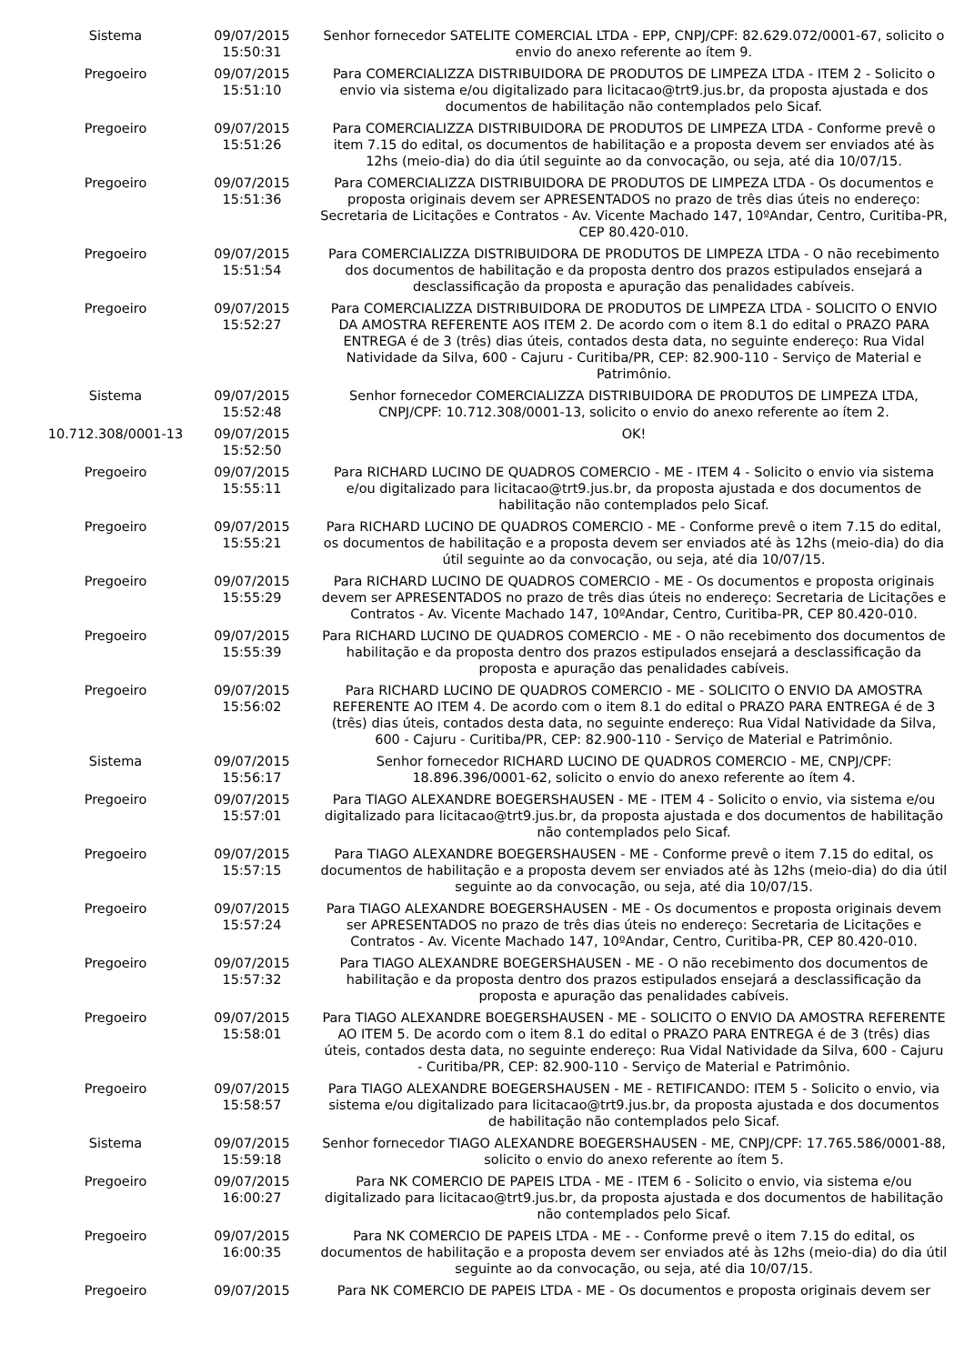| Sistema | 09/07/2015 15:50:31 | Senhor fornecedor SATELITE COMERCIAL LTDA - EPP, CNPJ/CPF: 82.629.072/0001-67, solicito o envio do anexo referente ao ítem 9. |
| Pregoeiro | 09/07/2015 15:51:10 | Para COMERCIALIZZA DISTRIBUIDORA DE PRODUTOS DE LIMPEZA LTDA - ITEM 2 - Solicito o envio via sistema e/ou digitalizado para licitacao@trt9.jus.br, da proposta ajustada e dos documentos de habilitação não contemplados pelo Sicaf. |
| Pregoeiro | 09/07/2015 15:51:26 | Para COMERCIALIZZA DISTRIBUIDORA DE PRODUTOS DE LIMPEZA LTDA - Conforme prevê o item 7.15 do edital, os documentos de habilitação e a proposta devem ser enviados até às 12hs (meio-dia) do dia útil seguinte ao da convocação, ou seja, até dia 10/07/15. |
| Pregoeiro | 09/07/2015 15:51:36 | Para COMERCIALIZZA DISTRIBUIDORA DE PRODUTOS DE LIMPEZA LTDA - Os documentos e proposta originais devem ser APRESENTADOS no prazo de três dias úteis no endereço: Secretaria de Licitações e Contratos - Av. Vicente Machado 147, 10ºAndar, Centro, Curitiba-PR, CEP 80.420-010. |
| Pregoeiro | 09/07/2015 15:51:54 | Para COMERCIALIZZA DISTRIBUIDORA DE PRODUTOS DE LIMPEZA LTDA - O não recebimento dos documentos de habilitação e da proposta dentro dos prazos estipulados ensejará a desclassificação da proposta e apuração das penalidades cabíveis. |
| Pregoeiro | 09/07/2015 15:52:27 | Para COMERCIALIZZA DISTRIBUIDORA DE PRODUTOS DE LIMPEZA LTDA - SOLICITO O ENVIO DA AMOSTRA REFERENTE AOS ITEM 2. De acordo com o item 8.1 do edital o PRAZO PARA ENTREGA é de 3 (três) dias úteis, contados desta data, no seguinte endereço: Rua Vidal Natividade da Silva, 600 - Cajuru - Curitiba/PR, CEP: 82.900-110 - Serviço de Material e Patrimônio. |
| Sistema | 09/07/2015 15:52:48 | Senhor fornecedor COMERCIALIZZA DISTRIBUIDORA DE PRODUTOS DE LIMPEZA LTDA, CNPJ/CPF: 10.712.308/0001-13, solicito o envio do anexo referente ao ítem 2. |
| 10.712.308/0001-13 | 09/07/2015 15:52:50 | OK! |
| Pregoeiro | 09/07/2015 15:55:11 | Para RICHARD LUCINO DE QUADROS COMERCIO - ME - ITEM 4 - Solicito o envio via sistema e/ou digitalizado para licitacao@trt9.jus.br, da proposta ajustada e dos documentos de habilitação não contemplados pelo Sicaf. |
| Pregoeiro | 09/07/2015 15:55:21 | Para RICHARD LUCINO DE QUADROS COMERCIO - ME - Conforme prevê o item 7.15 do edital, os documentos de habilitação e a proposta devem ser enviados até às 12hs (meio-dia) do dia útil seguinte ao da convocação, ou seja, até dia 10/07/15. |
| Pregoeiro | 09/07/2015 15:55:29 | Para RICHARD LUCINO DE QUADROS COMERCIO - ME - Os documentos e proposta originais devem ser APRESENTADOS no prazo de três dias úteis no endereço: Secretaria de Licitações e Contratos - Av. Vicente Machado 147, 10ºAndar, Centro, Curitiba-PR, CEP 80.420-010. |
| Pregoeiro | 09/07/2015 15:55:39 | Para RICHARD LUCINO DE QUADROS COMERCIO - ME - O não recebimento dos documentos de habilitação e da proposta dentro dos prazos estipulados ensejará a desclassificação da proposta e apuração das penalidades cabíveis. |
| Pregoeiro | 09/07/2015 15:56:02 | Para RICHARD LUCINO DE QUADROS COMERCIO - ME - SOLICITO O ENVIO DA AMOSTRA REFERENTE AO ITEM 4. De acordo com o item 8.1 do edital o PRAZO PARA ENTREGA é de 3 (três) dias úteis, contados desta data, no seguinte endereço: Rua Vidal Natividade da Silva, 600 - Cajuru - Curitiba/PR, CEP: 82.900-110 - Serviço de Material e Patrimônio. |
| Sistema | 09/07/2015 15:56:17 | Senhor fornecedor RICHARD LUCINO DE QUADROS COMERCIO - ME, CNPJ/CPF: 18.896.396/0001-62, solicito o envio do anexo referente ao ítem 4. |
| Pregoeiro | 09/07/2015 15:57:01 | Para TIAGO ALEXANDRE BOEGERSHAUSEN - ME - ITEM 4 - Solicito o envio, via sistema e/ou digitalizado para licitacao@trt9.jus.br, da proposta ajustada e dos documentos de habilitação não contemplados pelo Sicaf. |
| Pregoeiro | 09/07/2015 15:57:15 | Para TIAGO ALEXANDRE BOEGERSHAUSEN - ME - Conforme prevê o item 7.15 do edital, os documentos de habilitação e a proposta devem ser enviados até às 12hs (meio-dia) do dia útil seguinte ao da convocação, ou seja, até dia 10/07/15. |
| Pregoeiro | 09/07/2015 15:57:24 | Para TIAGO ALEXANDRE BOEGERSHAUSEN - ME - Os documentos e proposta originais devem ser APRESENTADOS no prazo de três dias úteis no endereço: Secretaria de Licitações e Contratos - Av. Vicente Machado 147, 10ºAndar, Centro, Curitiba-PR, CEP 80.420-010. |
| Pregoeiro | 09/07/2015 15:57:32 | Para TIAGO ALEXANDRE BOEGERSHAUSEN - ME - O não recebimento dos documentos de habilitação e da proposta dentro dos prazos estipulados ensejará a desclassificação da proposta e apuração das penalidades cabíveis. |
| Pregoeiro | 09/07/2015 15:58:01 | Para TIAGO ALEXANDRE BOEGERSHAUSEN - ME - SOLICITO O ENVIO DA AMOSTRA REFERENTE AO ITEM 5. De acordo com o item 8.1 do edital o PRAZO PARA ENTREGA é de 3 (três) dias úteis, contados desta data, no seguinte endereço: Rua Vidal Natividade da Silva, 600 - Cajuru - Curitiba/PR, CEP: 82.900-110 - Serviço de Material e Patrimônio. |
| Pregoeiro | 09/07/2015 15:58:57 | Para TIAGO ALEXANDRE BOEGERSHAUSEN - ME - RETIFICANDO: ITEM 5 - Solicito o envio, via sistema e/ou digitalizado para licitacao@trt9.jus.br, da proposta ajustada e dos documentos de habilitação não contemplados pelo Sicaf. |
| Sistema | 09/07/2015 15:59:18 | Senhor fornecedor TIAGO ALEXANDRE BOEGERSHAUSEN - ME, CNPJ/CPF: 17.765.586/0001-88, solicito o envio do anexo referente ao ítem 5. |
| Pregoeiro | 09/07/2015 16:00:27 | Para NK COMERCIO DE PAPEIS LTDA - ME - ITEM 6 - Solicito o envio, via sistema e/ou digitalizado para licitacao@trt9.jus.br, da proposta ajustada e dos documentos de habilitação não contemplados pelo Sicaf. |
| Pregoeiro | 09/07/2015 16:00:35 | Para NK COMERCIO DE PAPEIS LTDA - ME - - Conforme prevê o item 7.15 do edital, os documentos de habilitação e a proposta devem ser enviados até às 12hs (meio-dia) do dia útil seguinte ao da convocação, ou seja, até dia 10/07/15. |
| Pregoeiro | 09/07/2015 | Para NK COMERCIO DE PAPEIS LTDA - ME - Os documentos e proposta originais devem ser |